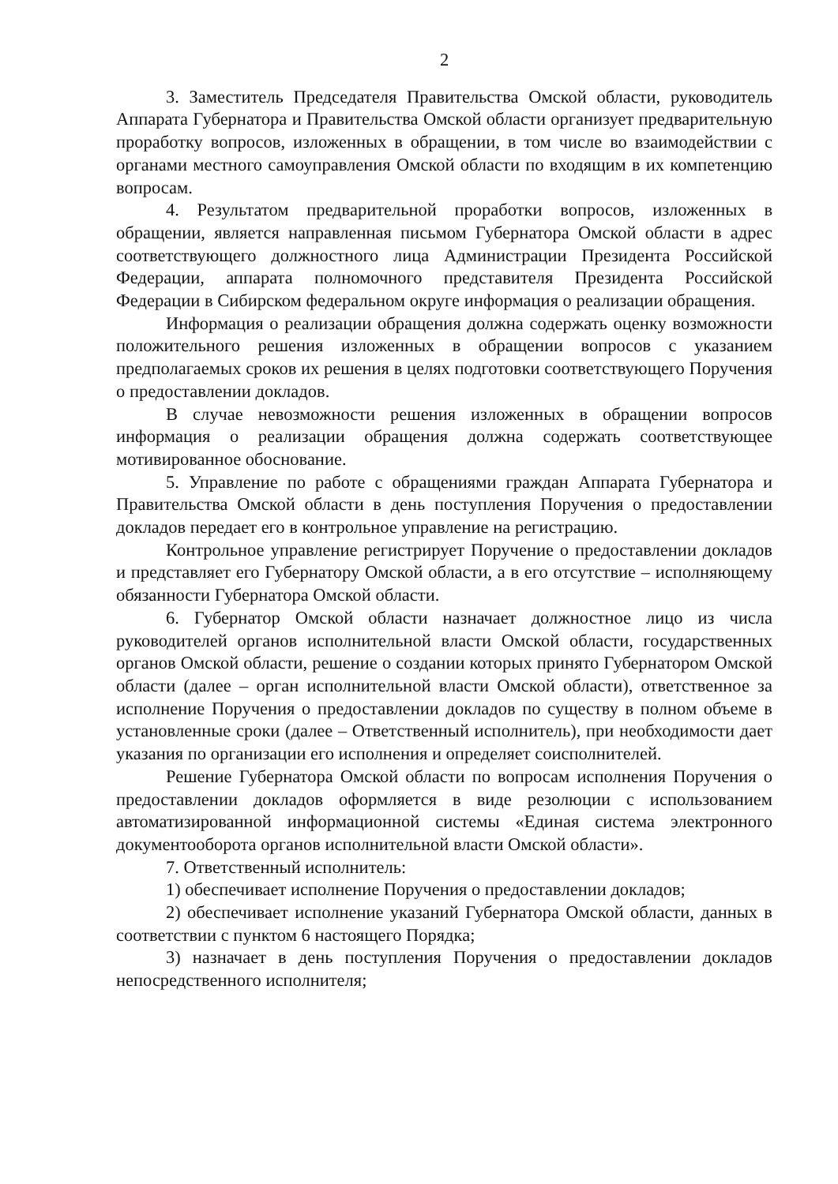2
3. Заместитель Председателя Правительства Омской области, руководитель Аппарата Губернатора и Правительства Омской области организует предварительную проработку вопросов, изложенных в обращении, в том числе во взаимодействии с органами местного самоуправления Омской области по входящим в их компетенцию вопросам.
4. Результатом предварительной проработки вопросов, изложенных в обращении, является направленная письмом Губернатора Омской области в адрес соответствующего должностного лица Администрации Президента Российской Федерации, аппарата полномочного представителя Президента Российской Федерации в Сибирском федеральном округе информация о реализации обращения.
Информация о реализации обращения должна содержать оценку возможности положительного решения изложенных в обращении вопросов с указанием предполагаемых сроков их решения в целях подготовки соответствующего Поручения о предоставлении докладов.
В случае невозможности решения изложенных в обращении вопросов информация о реализации обращения должна содержать соответствующее мотивированное обоснование.
5. Управление по работе с обращениями граждан Аппарата Губернатора и Правительства Омской области в день поступления Поручения о предоставлении докладов передает его в контрольное управление на регистрацию.
Контрольное управление регистрирует Поручение о предоставлении докладов и представляет его Губернатору Омской области, а в его отсутствие – исполняющему обязанности Губернатора Омской области.
6. Губернатор Омской области назначает должностное лицо из числа руководителей органов исполнительной власти Омской области, государственных органов Омской области, решение о создании которых принято Губернатором Омской области (далее – орган исполнительной власти Омской области), ответственное за исполнение Поручения о предоставлении докладов по существу в полном объеме в установленные сроки (далее – Ответственный исполнитель), при необходимости дает указания по организации его исполнения и определяет соисполнителей.
Решение Губернатора Омской области по вопросам исполнения Поручения о предоставлении докладов оформляется в виде резолюции с использованием автоматизированной информационной системы «Единая система электронного документооборота органов исполнительной власти Омской области».
7. Ответственный исполнитель:
1) обеспечивает исполнение Поручения о предоставлении докладов;
2) обеспечивает исполнение указаний Губернатора Омской области, данных в соответствии с пунктом 6 настоящего Порядка;
3) назначает в день поступления Поручения о предоставлении докладов непосредственного исполнителя;